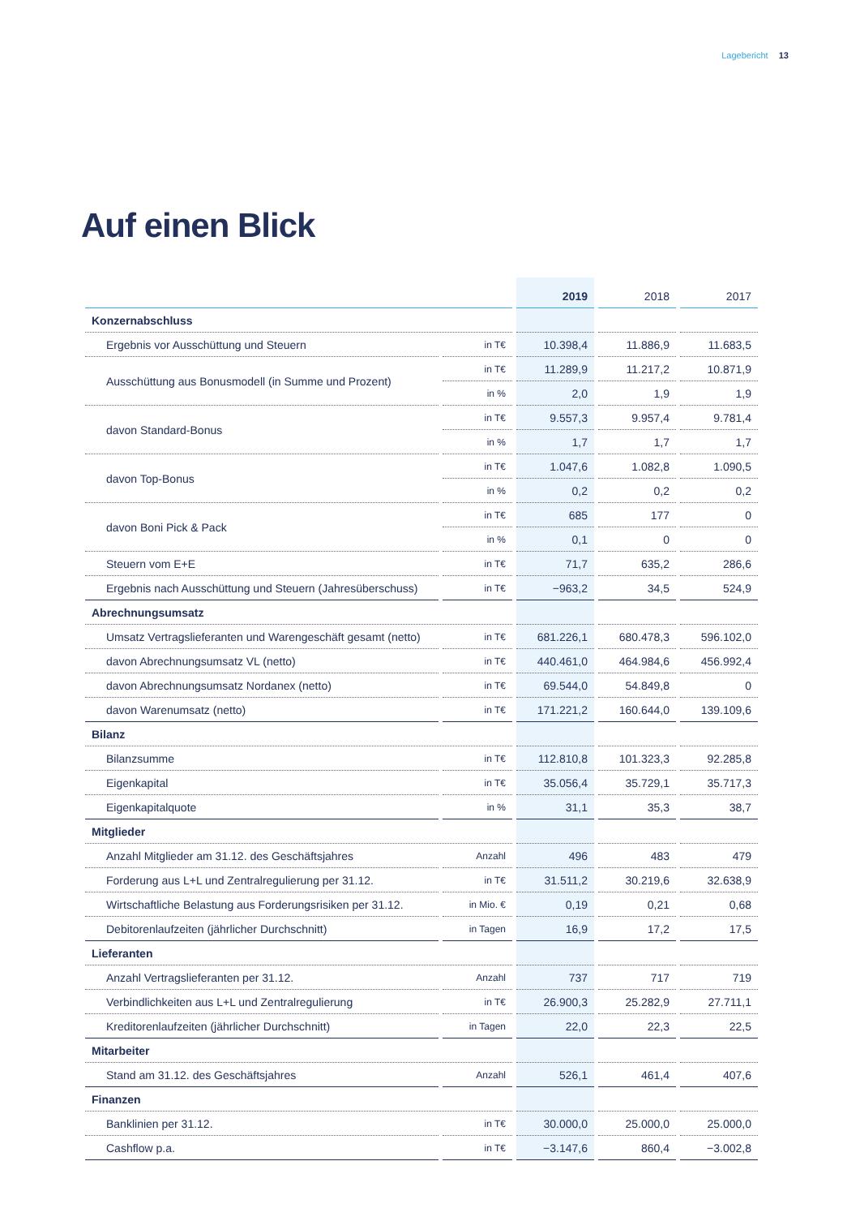Lagebericht 13
Auf einen Blick
| | | 2019 | 2018 | 2017 |
| --- | --- | --- | --- | --- |
| Konzernabschluss | | | | |
| Ergebnis vor Ausschüttung und Steuern | in T€ | 10.398,4 | 11.886,9 | 11.683,5 |
| Ausschüttung aus Bonusmodell (in Summe und Prozent) | in T€ | 11.289,9 | 11.217,2 | 10.871,9 |
| | in % | 2,0 | 1,9 | 1,9 |
| davon Standard-Bonus | in T€ | 9.557,3 | 9.957,4 | 9.781,4 |
| | in % | 1,7 | 1,7 | 1,7 |
| davon Top-Bonus | in T€ | 1.047,6 | 1.082,8 | 1.090,5 |
| | in % | 0,2 | 0,2 | 0,2 |
| davon Boni Pick & Pack | in T€ | 685 | 177 | 0 |
| | in % | 0,1 | 0 | 0 |
| Steuern vom E+E | in T€ | 71,7 | 635,2 | 286,6 |
| Ergebnis nach Ausschüttung und Steuern (Jahresüberschuss) | in T€ | −963,2 | 34,5 | 524,9 |
| Abrechnungsumsatz | | | | |
| Umsatz Vertragslieferanten und Warengeschäft gesamt (netto) | in T€ | 681.226,1 | 680.478,3 | 596.102,0 |
| davon Abrechnungsumsatz VL (netto) | in T€ | 440.461,0 | 464.984,6 | 456.992,4 |
| davon Abrechnungsumsatz Nordanex (netto) | in T€ | 69.544,0 | 54.849,8 | 0 |
| davon Warenumsatz (netto) | in T€ | 171.221,2 | 160.644,0 | 139.109,6 |
| Bilanz | | | | |
| Bilanzsumme | in T€ | 112.810,8 | 101.323,3 | 92.285,8 |
| Eigenkapital | in T€ | 35.056,4 | 35.729,1 | 35.717,3 |
| Eigenkapitalquote | in % | 31,1 | 35,3 | 38,7 |
| Mitglieder | | | | |
| Anzahl Mitglieder am 31.12. des Geschäftsjahres | Anzahl | 496 | 483 | 479 |
| Forderung aus L+L und Zentralregulierung per 31.12. | in T€ | 31.511,2 | 30.219,6 | 32.638,9 |
| Wirtschaftliche Belastung aus Forderungsrisiken per 31.12. | in Mio. € | 0,19 | 0,21 | 0,68 |
| Debitorenlaufzeiten (jährlicher Durchschnitt) | in Tagen | 16,9 | 17,2 | 17,5 |
| Lieferanten | | | | |
| Anzahl Vertragslieferanten per 31.12. | Anzahl | 737 | 717 | 719 |
| Verbindlichkeiten aus L+L und Zentralregulierung | in T€ | 26.900,3 | 25.282,9 | 27.711,1 |
| Kreditorenlaufzeiten (jährlicher Durchschnitt) | in Tagen | 22,0 | 22,3 | 22,5 |
| Mitarbeiter | | | | |
| Stand am 31.12. des Geschäftsjahres | Anzahl | 526,1 | 461,4 | 407,6 |
| Finanzen | | | | |
| Banklinien per 31.12. | in T€ | 30.000,0 | 25.000,0 | 25.000,0 |
| Cashflow p.a. | in T€ | −3.147,6 | 860,4 | −3.002,8 |